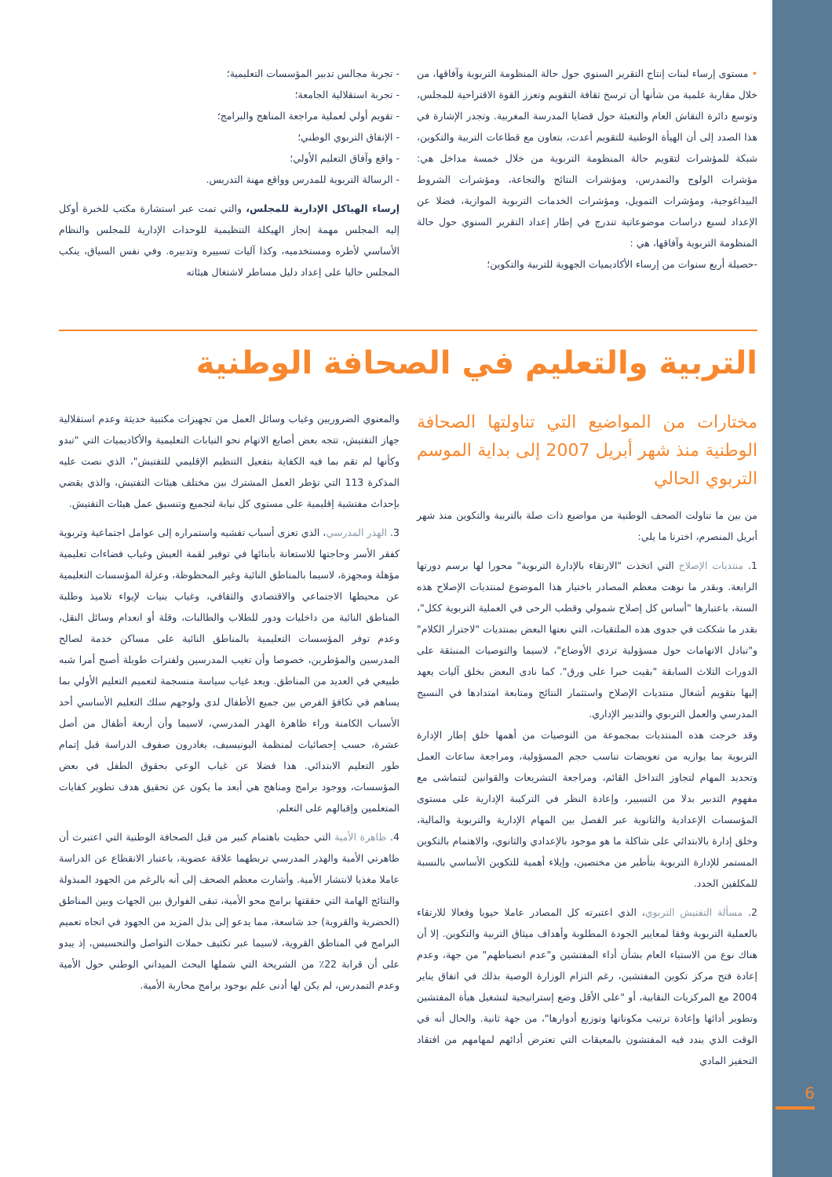• مستوى إرساء لبنات إنتاج التقرير السنوي حول حالة المنظومة التربوية وآفاقها، من خلال مقاربة علمية من شأنها أن ترسخ ثقافة التقويم وتعزز القوة الاقتراحية للمجلس، وتوسع دائرة النقاش العام والتعبئة حول قضايا المدرسة المغربية. وتجدر الإشارة في هذا الصدد إلى أن الهيأة الوطنية للتقويم أعدت، بتعاون مع قطاعات التربية والتكوين، شبكة للمؤشرات لتقويم حالة المنظومة التربوية من خلال خمسة مداخل هي: مؤشرات الولوج والتمدرس، ومؤشرات النتائج والنجاعة، ومؤشرات الشروط البيداغوجية، ومؤشرات التمويل، ومؤشرات الخدمات التربوية الموازية، فضلا عن الإعداد لسبع دراسات موضوعاتية تندرج في إطار إعداد التقرير السنوي حول حالة المنظومة التربوية وآفاقها، هي :
-حصيلة أربع سنوات من إرساء الأكاديميات الجهوية للتربية والتكوين؛
- تجربة مجالس تدبير المؤسسات التعليمية؛
- تجربة استقلالية الجامعة؛
- تقويم أولي لعملية مراجعة المناهج والبرامج؛
- الإنفاق التربوي الوطني؛
- واقع وآفاق التعليم الأولي؛
- الرسالة التربوية للمدرس وواقع مهنة التدريس.
إرساء الهياكل الإدارية للمجلس، والتي تمت عبر استشارة مكتب للخبرة أوكل إليه المجلس مهمة إنجاز الهيكلة التنظيمية للوحدات الإدارية للمجلس والنظام الأساسي لأطره ومستخدميه، وكذا آليات تسييره وتدبيره. وفي نفس السياق، ينكب المجلس حاليا على إعداد دليل مساطر لاشتغال هيئاته
التربية والتعليم في الصحافة الوطنية
مختارات من المواضيع التي تناولتها الصحافة الوطنية منذ شهر أبريل 2007 إلى بداية الموسم التربوي الحالي
من بين ما تناولت الصحف الوطنية من مواضيع ذات صلة بالتربية والتكوين منذ شهر أبريل المنصرم، اخترنا ما يلي:
1. منتديات الإصلاح التي اتخذت "الارتقاء بالإدارة التربوية" محورا لها برسم دورتها الرابعة. وبقدر ما نوهت معظم المصادر باختيار هذا الموضوع لمنتديات الإصلاح هذه السنة، باعتبارها "أساس كل إصلاح شمولي وقطب الرحى في العملية التربوية ككل"، بقدر ما شككت في جدوى هذه الملتقيات، التي نعتها البعض بمنتديات "لاجترار الكلام" و"تبادل الاتهامات حول مسؤولية تردي الأوضاع"، لاسيما والتوصيات المنبثقة على الدورات الثلاث السابقة "بقيت حبرا على ورق". كما نادى البعض بخلق آليات يعهد إليها بتقويم أشغال منتديات الإصلاح واستثمار النتائج ومتابعة امتدادها في النسيج المدرسي والعمل التربوي والتدبير الإداري.
وقد خرجت هذه المنتديات بمجموعة من التوصيات من أهمها خلق إطار الإدارة التربوية بما يوازيه من تعويضات تناسب حجم المسؤولية، ومراجعة ساعات العمل وتحديد المهام لتجاوز التداخل القائم، ومراجعة التشريعات والقوانين لتتماشى مع مفهوم التدبير بدلا من التسيير، وإعادة النظر في التركيبة الإدارية على مستوى المؤسسات الإعدادية والثانوية عبر الفصل بين المهام الإدارية والتربوية والمالية، وخلق إدارة بالابتدائي على شاكلة ما هو موجود بالإعدادي والثانوي، والاهتمام بالتكوين المستمر للإدارة التربوية بتأطير من مختصين، وإيلاء أهمية للتكوين الأساسي بالنسبة للمكلفين الجدد.
2. مسألة التفتيش التربوي، الذي اعتبرته كل المصادر عاملا حيويا وفعالا للارتقاء بالعملية التربوية وفقا لمعايير الجودة المطلوبة وأهداف ميثاق التربية والتكوين. إلا أن هناك نوع من الاستياء العام بشأن أداء المفتشين و"عدم انضباطهم" من جهة، وعدم إعادة فتح مركز تكوين المفتشين، رغم التزام الوزارة الوصية بذلك في اتفاق يناير 2004 مع المركزيات النقابية، أو "على الأقل وضع إستراتيجية لتشغيل هيأة المفتشين وتطوير أدائها وإعادة ترتيب مكوناتها وتوزيع أدوارها"، من جهة ثانية. والحال أنه في الوقت الذي يندد فيه المفتشون بالمعيقات التي تعترض أدائهم لمهامهم من افتقاد التحفيز المادي
والمعنوي الضروريين وغياب وسائل العمل من تجهيزات مكتبية حديثة وعدم استقلالية جهاز التفتيش، تتجه بعض أصابع الاتهام نحو النيابات التعليمية والأكاديميات التي "تبدو وكأنها لم تقم بما فيه الكفاية بتفعيل التنظيم الإقليمي للتفتيش"، الذي نصت عليه المذكرة 113 التي تؤطر العمل المشترك بين مختلف هيئات التفتيش، والذي يقضي بإحداث مفتشية إقليمية على مستوى كل نيابة لتجميع وتنسيق عمل هيئات التفتيش.
3. الهذر المدرسي، الذي تعزى أسباب تفشيه واستمراره إلى عوامل اجتماعية وتربوية كفقر الأسر وحاجتها للاستعانة بأبنائها في توفير لقمة العيش وغياب فضاءات تعليمية مؤهلة ومجهزة، لاسيما بالمناطق النائية وغير المحظوظة، وعزلة المؤسسات التعليمية عن محيطها الاجتماعي والاقتصادي والثقافي، وغياب بنيات لإيواء تلاميذ وطلبة المناطق النائية من داخليات ودور للطلاب والطالبات، وقلة أو انعدام وسائل النقل، وعدم توفر المؤسسات التعليمية بالمناطق النائية على مساكن خدمة لصالح المدرسين والمؤطرين، خصوصا وأن تغيب المدرسين ولفترات طويلة أصبح أمرا شبه طبيعي في العديد من المناطق. ويعد غياب سياسة منسجمة لتعميم التعليم الأولي بما يساهم في تكافؤ الفرص بين جميع الأطفال لدى ولوجهم سلك التعليم الأساسي أحد الأسباب الكامنة وراء ظاهرة الهدر المدرسي، لاسيما وأن أربعة أطفال من أصل عشرة، حسب إحصائيات لمنظمة اليونيسيف، يغادرون صفوف الدراسة قبل إتمام طور التعليم الابتدائي. هذا فضلا عن غياب الوعي بحقوق الطفل في بعض المؤسسات، ووجود برامج ومناهج هي أبعد ما يكون عن تحقيق هدف تطوير كفايات المتعلمين وإقبالهم على التعلم.
4. ظاهرة الأمية التي حظيت باهتمام كبير من قبل الصحافة الوطنية التي اعتبرت أن ظاهرتي الأمية والهذر المدرسي تربطهما علاقة عضوية، باعتبار الانقطاع عن الدراسة عاملا مغذيا لانتشار الأمية. وأشارت معظم الصحف إلى أنه بالرغم من الجهود المبذولة والنتائج الهامة التي حققتها برامج محو الأمية، تبقى الفوارق بين الجهات وبين المناطق (الحضرية والقروية) جد شاسعة، مما يدعو إلى بذل المزيد من الجهود في اتجاه تعميم البرامج في المناطق القروية، لاسيما عبر تكثيف حملات التواصل والتحسيس، إذ يبدو على أن قرابة 22٪ من الشريحة التي شملها البحث الميداني الوطني حول الأمية وعدم التمدرس، لم يكن لها أدنى علم بوجود برامج محاربة الأمية.
6